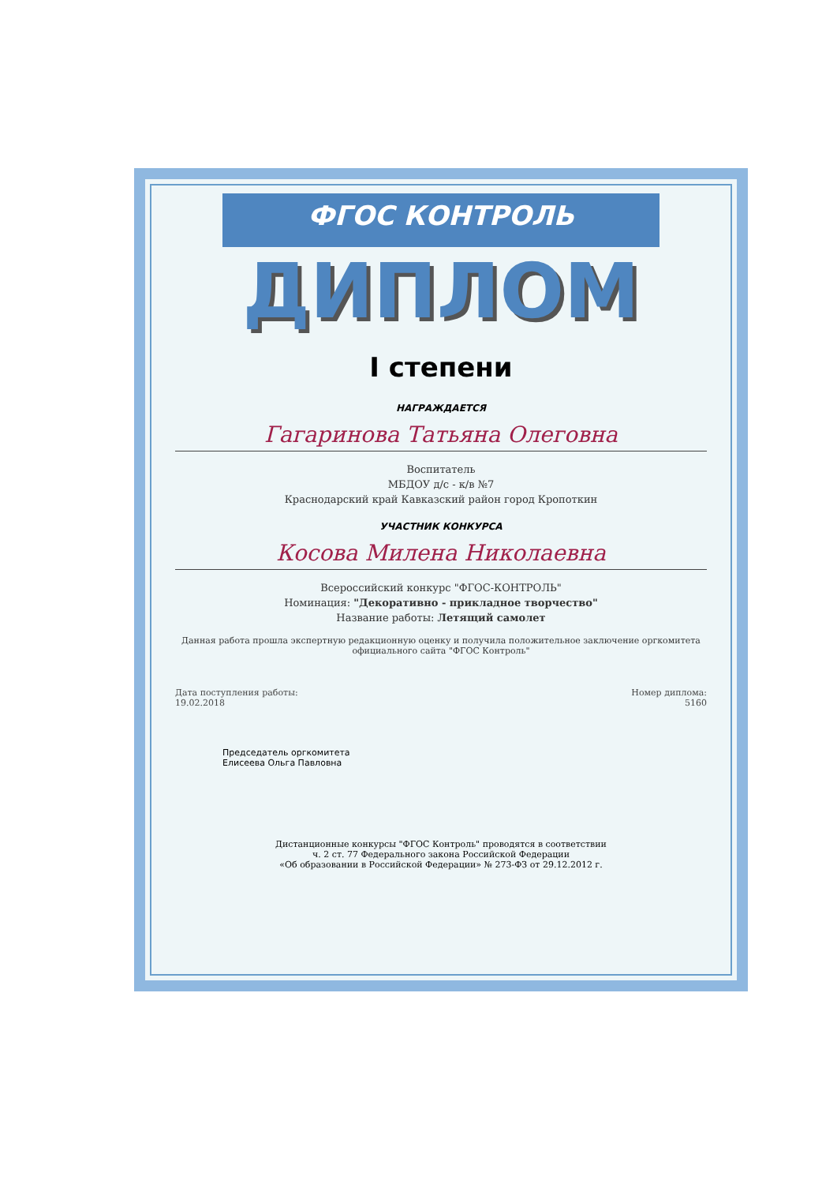ФГОС КОНТРОЛЬ
ДИПЛОМ
I степени
НАГРАЖДАЕТСЯ
Гагаринова Татьяна Олеговна
Воспитатель
МБДОУ д/с - к/в №7
Краснодарский край Кавказский район город Кропоткин
УЧАСТНИК КОНКУРСА
Косова Милена Николаевна
Всероссийский конкурс "ФГОС-КОНТРОЛЬ"
Номинация: "Декоративно - прикладное творчество"
Название работы: Летящий самолет
Данная работа прошла экспертную редакционную оценку и получила положительное заключение оргкомитета официального сайта "ФГОС Контроль"
Дата поступления работы:
19.02.2018
Номер диплома:
5160
Председатель оргкомитета
Елисеева Ольга Павловна
Дистанционные конкурсы "ФГОС Контроль" проводятся в соответствии
ч. 2 ст. 77 Федерального закона Российской Федерации
«Об образовании в Российской Федерации» № 273-ФЗ от 29.12.2012 г.